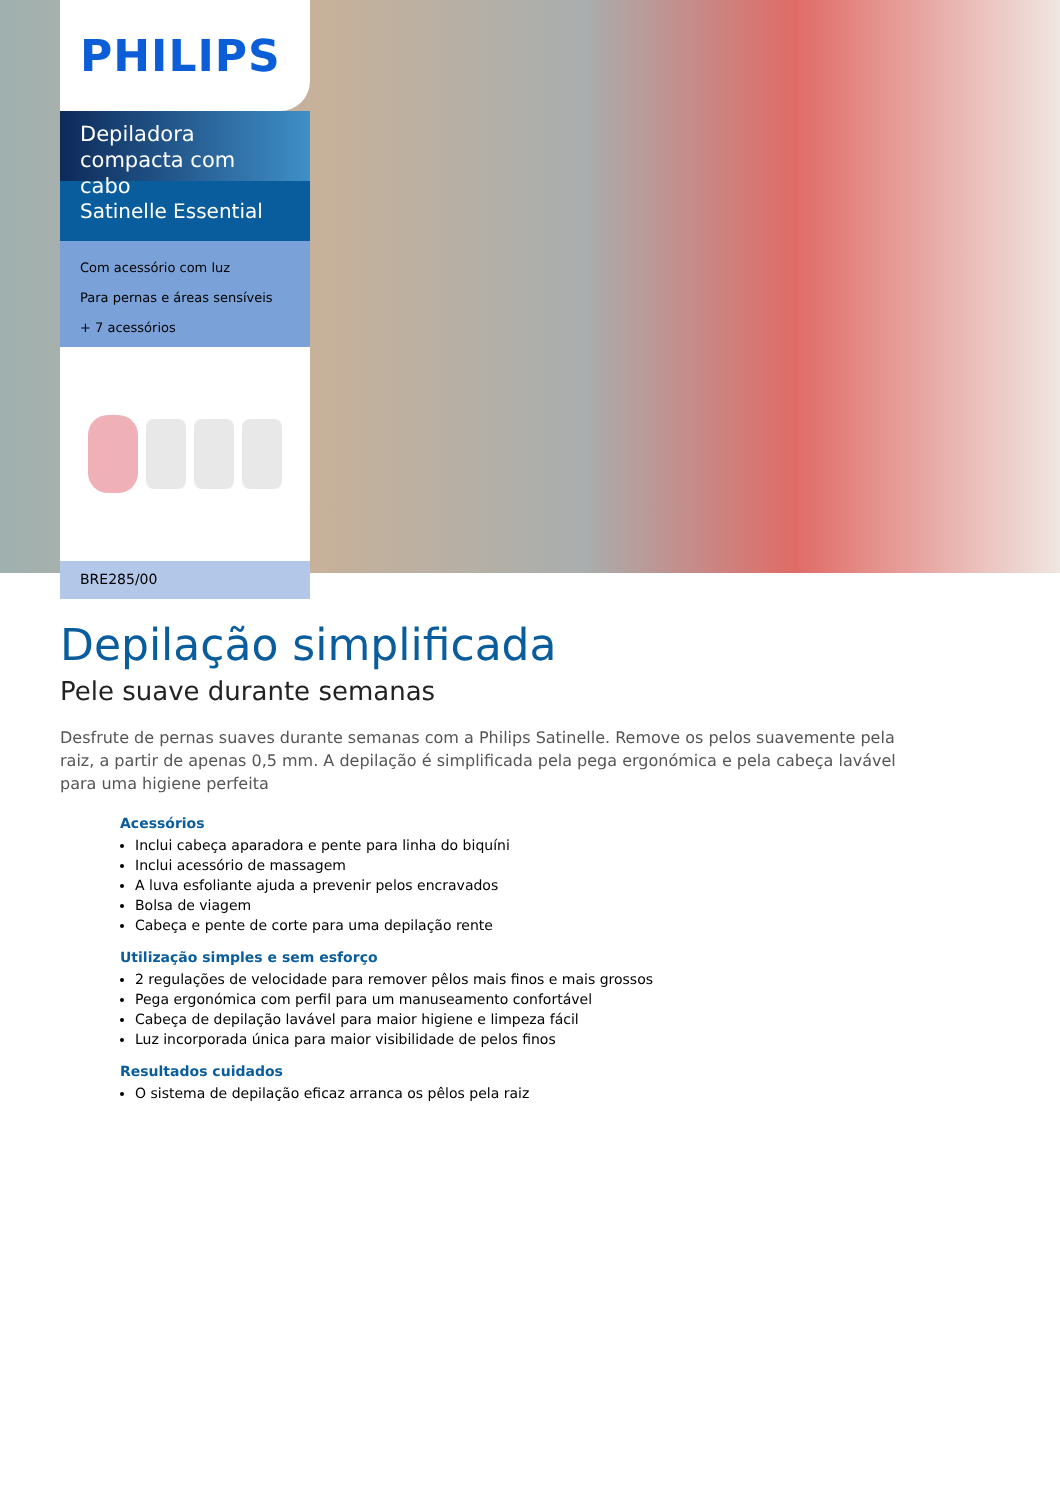PHILIPS
Depiladora compacta com cabo
Satinelle Essential
Com acessório com luz
Para pernas e áreas sensíveis
+ 7 acessórios
BRE285/00
Depilação simplificada
Pele suave durante semanas
Desfrute de pernas suaves durante semanas com a Philips Satinelle. Remove os pelos suavemente pela raiz, a partir de apenas 0,5 mm. A depilação é simplificada pela pega ergonómica e pela cabeça lavável para uma higiene perfeita
Acessórios
Inclui cabeça aparadora e pente para linha do biquíni
Inclui acessório de massagem
A luva esfoliante ajuda a prevenir pelos encravados
Bolsa de viagem
Cabeça e pente de corte para uma depilação rente
Utilização simples e sem esforço
2 regulações de velocidade para remover pêlos mais finos e mais grossos
Pega ergonómica com perfil para um manuseamento confortável
Cabeça de depilação lavável para maior higiene e limpeza fácil
Luz incorporada única para maior visibilidade de pelos finos
Resultados cuidados
O sistema de depilação eficaz arranca os pêlos pela raiz